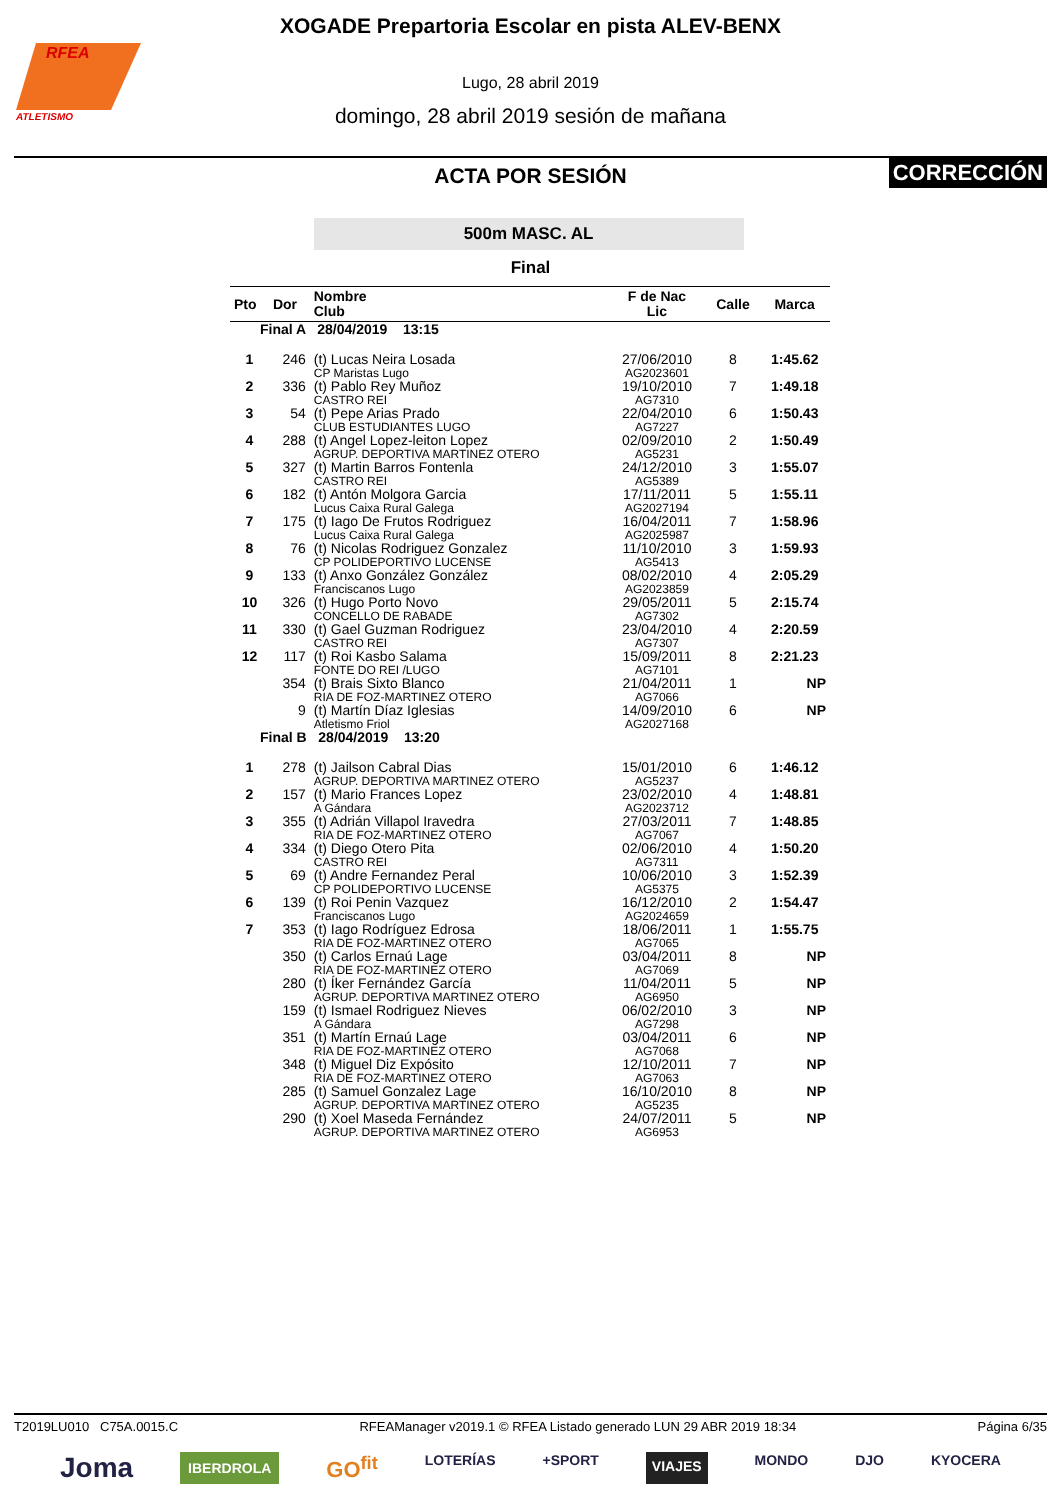RFEA
ATLETISMO
XOGADE Prepartoria Escolar en pista ALEV-BENX
Lugo, 28 abril 2019
domingo, 28 abril 2019 sesión de mañana
ACTA POR SESIÓN
CORRECCIÓN
500m MASC. AL
Final
| Pto | Dor | Nombre Club | F de Nac Lic | Calle | Marca |
| --- | --- | --- | --- | --- | --- |
| Final A 28/04/2019 13:15 | | | | | |
| 1 | 246 | (t) Lucas Neira Losada CP Maristas Lugo | 27/06/2010 AG2023601 | 8 | 1:45.62 |
| 2 | 336 | (t) Pablo Rey Muñoz CASTRO REI | 19/10/2010 AG7310 | 7 | 1:49.18 |
| 3 | 54 | (t) Pepe Arias Prado CLUB ESTUDIANTES LUGO | 22/04/2010 AG7227 | 6 | 1:50.43 |
| 4 | 288 | (t) Angel Lopez-leiton Lopez AGRUP. DEPORTIVA MARTINEZ OTERO | 02/09/2010 AG5231 | 2 | 1:50.49 |
| 5 | 327 | (t) Martin Barros Fontenla CASTRO REI | 24/12/2010 AG5389 | 3 | 1:55.07 |
| 6 | 182 | (t) Antón Molgora Garcia Lucus Caixa Rural Galega | 17/11/2011 AG2027194 | 5 | 1:55.11 |
| 7 | 175 | (t) Iago De Frutos Rodriguez Lucus Caixa Rural Galega | 16/04/2011 AG2025987 | 7 | 1:58.96 |
| 8 | 76 | (t) Nicolas Rodriguez Gonzalez CP POLIDEPORTIVO LUCENSE | 11/10/2010 AG5413 | 3 | 1:59.93 |
| 9 | 133 | (t) Anxo González González Franciscanos Lugo | 08/02/2010 AG2023859 | 4 | 2:05.29 |
| 10 | 326 | (t) Hugo Porto Novo CONCELLO DE RABADE | 29/05/2011 AG7302 | 5 | 2:15.74 |
| 11 | 330 | (t) Gael Guzman Rodriguez CASTRO REI | 23/04/2010 AG7307 | 4 | 2:20.59 |
| 12 | 117 | (t) Roi Kasbo Salama FONTE DO REI /LUGO | 15/09/2011 AG7101 | 8 | 2:21.23 |
| | 354 | (t) Brais Sixto Blanco RIA DE FOZ-MARTINEZ OTERO | 21/04/2011 AG7066 | 1 | NP |
| | 9 | (t) Martín Díaz Iglesias Atletismo Friol | 14/09/2010 AG2027168 | 6 | NP |
| Final B 28/04/2019 13:20 | | | | | |
| 1 | 278 | (t) Jailson Cabral Dias AGRUP. DEPORTIVA MARTINEZ OTERO | 15/01/2010 AG5237 | 6 | 1:46.12 |
| 2 | 157 | (t) Mario Frances Lopez A Gándara | 23/02/2010 AG2023712 | 4 | 1:48.81 |
| 3 | 355 | (t) Adrián Villapol Iravedra RIA DE FOZ-MARTINEZ OTERO | 27/03/2011 AG7067 | 7 | 1:48.85 |
| 4 | 334 | (t) Diego Otero Pita CASTRO REI | 02/06/2010 AG7311 | 4 | 1:50.20 |
| 5 | 69 | (t) Andre Fernandez Peral CP POLIDEPORTIVO LUCENSE | 10/06/2010 AG5375 | 3 | 1:52.39 |
| 6 | 139 | (t) Roi Penin Vazquez Franciscanos Lugo | 16/12/2010 AG2024659 | 2 | 1:54.47 |
| 7 | 353 | (t) Iago Rodríguez Edrosa RIA DE FOZ-MARTINEZ OTERO | 18/06/2011 AG7065 | 1 | 1:55.75 |
| | 350 | (t) Carlos Ernaú Lage RIA DE FOZ-MARTINEZ OTERO | 03/04/2011 AG7069 | 8 | NP |
| | 280 | (t) Íker Fernández García AGRUP. DEPORTIVA MARTINEZ OTERO | 11/04/2011 AG6950 | 5 | NP |
| | 159 | (t) Ismael Rodriguez Nieves A Gándara | 06/02/2010 AG7298 | 3 | NP |
| | 351 | (t) Martín Ernaú Lage RIA DE FOZ-MARTINEZ OTERO | 03/04/2011 AG7068 | 6 | NP |
| | 348 | (t) Miguel Diz Expósito RIA DE FOZ-MARTINEZ OTERO | 12/10/2011 AG7063 | 7 | NP |
| | 285 | (t) Samuel Gonzalez Lage AGRUP. DEPORTIVA MARTINEZ OTERO | 16/10/2010 AG5235 | 8 | NP |
| | 290 | (t) Xoel Maseda Fernández AGRUP. DEPORTIVA MARTINEZ OTERO | 24/07/2011 AG6953 | 5 | NP |
T2019LU010 C75A.0015.C RFEAManager v2019.1 © RFEA Listado generado LUN 29 ABR 2019 18:34 Página 6/35
Joma IBERDROLA GO<sup>fit</sup> LOTERÍAS +SPORT VIAJES MONDO DJO KYOCERA